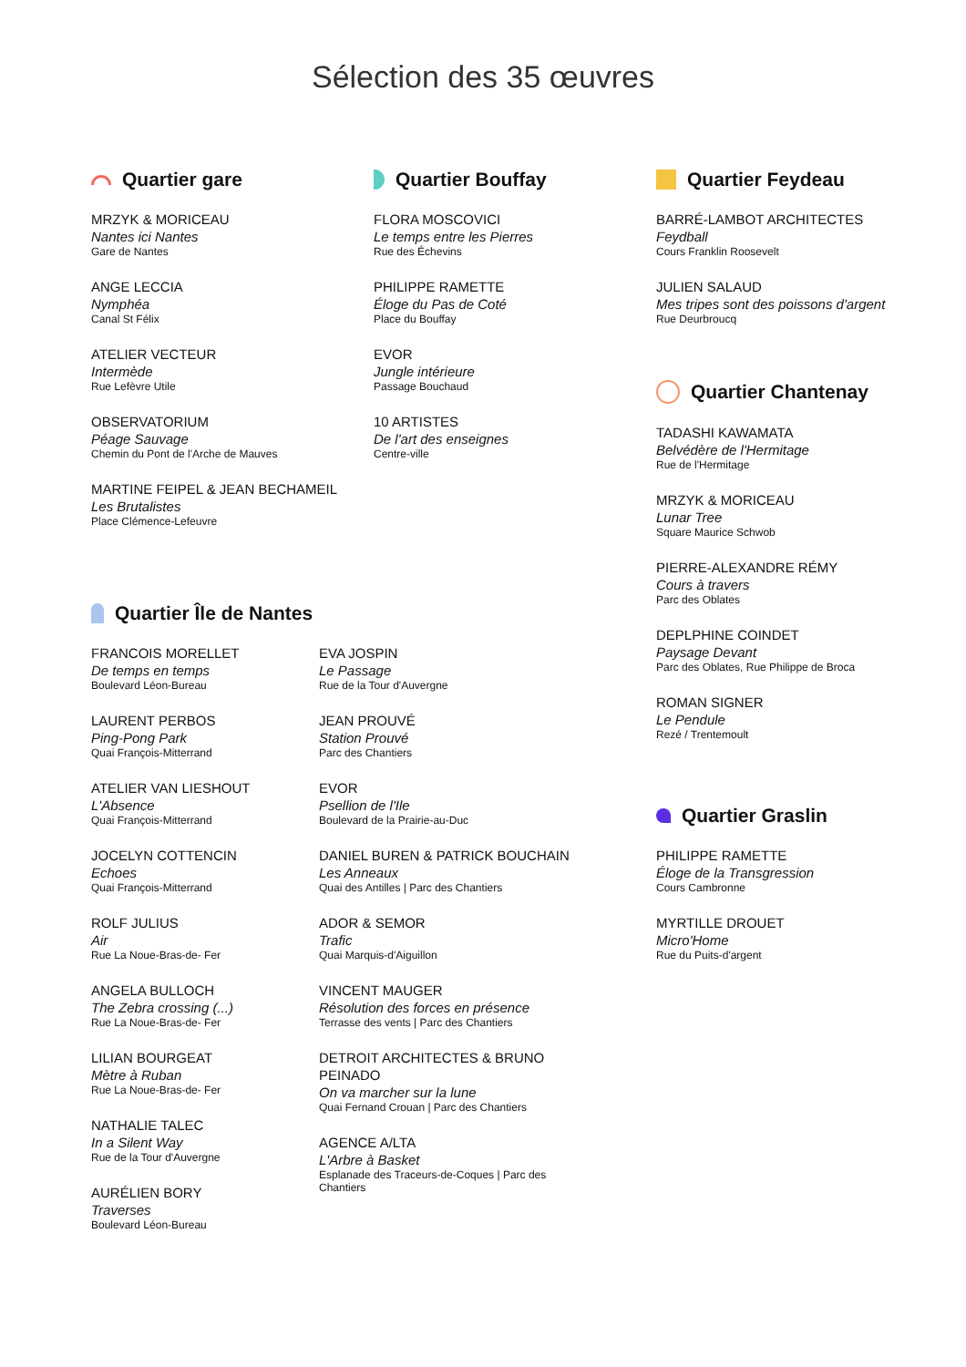Sélection des 35 œuvres
Quartier gare
MRZYK & MORICEAU
Nantes ici Nantes
Gare de Nantes
ANGE LECCIA
Nymphéa
Canal St Félix
ATELIER VECTEUR
Intermède
Rue Lefèvre Utile
OBSERVATORIUM
Péage Sauvage
Chemin du Pont de l'Arche de Mauves
MARTINE FEIPEL & JEAN BECHAMEIL
Les Brutalistes
Place Clémence-Lefeuvre
Quartier Bouffay
FLORA MOSCOVICI
Le temps entre les Pierres
Rue des Échevins
PHILIPPE RAMETTE
Éloge du Pas de Coté
Place du Bouffay
EVOR
Jungle intérieure
Passage Bouchaud
10 ARTISTES
De l'art des enseignes
Centre-ville
Quartier Île de Nantes
FRANCOIS MORELLET
De temps en temps
Boulevard Léon-Bureau
LAURENT PERBOS
Ping-Pong Park
Quai François-Mitterrand
ATELIER VAN LIESHOUT
L'Absence
Quai François-Mitterrand
JOCELYN COTTENCIN
Echoes
Quai François-Mitterrand
ROLF JULIUS
Air
Rue La Noue-Bras-de- Fer
ANGELA BULLOCH
The Zebra crossing (...)
Rue La Noue-Bras-de- Fer
LILIAN BOURGEAT
Mètre à Ruban
Rue La Noue-Bras-de- Fer
NATHALIE TALEC
In a Silent Way
Rue de la Tour d'Auvergne
AURÉLIEN BORY
Traverses
Boulevard Léon-Bureau
EVA JOSPIN
Le Passage
Rue de la Tour d'Auvergne
JEAN PROUVÉ
Station Prouvé
Parc des Chantiers
EVOR
Psellion de l'Ile
Boulevard de la Prairie-au-Duc
DANIEL BUREN & PATRICK BOUCHAIN
Les Anneaux
Quai des Antilles | Parc des Chantiers
ADOR & SEMOR
Trafic
Quai Marquis-d'Aiguillon
VINCENT MAUGER
Résolution des forces en présence
Terrasse des vents | Parc des Chantiers
DETROIT ARCHITECTES & BRUNO PEINADO
On va marcher sur la lune
Quai Fernand Crouan | Parc des Chantiers
AGENCE A/LTA
L'Arbre à Basket
Esplanade des Traceurs-de-Coques | Parc des Chantiers
Quartier Feydeau
BARRÉ-LAMBOT ARCHITECTES
Feydball
Cours Franklin Roosevelt
JULIEN SALAUD
Mes tripes sont des poissons d'argent
Rue Deurbroucq
Quartier Chantenay
TADASHI KAWAMATA
Belvédère de l'Hermitage
Rue de l'Hermitage
MRZYK & MORICEAU
Lunar Tree
Square Maurice Schwob
PIERRE-ALEXANDRE RÉMY
Cours à travers
Parc des Oblates
DEPLPHINE COINDET
Paysage Devant
Parc des Oblates, Rue Philippe de Broca
ROMAN SIGNER
Le Pendule
Rezé / Trentemoult
Quartier Graslin
PHILIPPE RAMETTE
Éloge de la Transgression
Cours Cambronne
MYRTILLE DROUET
Micro'Home
Rue du Puits-d'argent